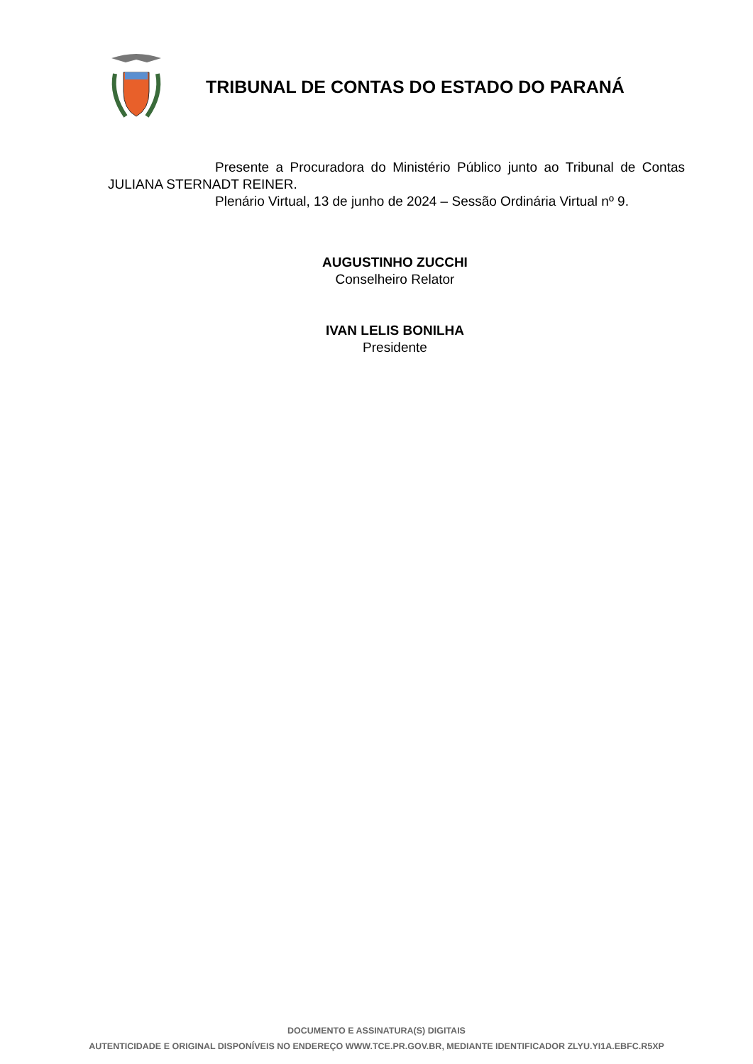TRIBUNAL DE CONTAS DO ESTADO DO PARANÁ
Presente a Procuradora do Ministério Público junto ao Tribunal de Contas JULIANA STERNADT REINER.
Plenário Virtual, 13 de junho de 2024 – Sessão Ordinária Virtual nº 9.
AUGUSTINHO ZUCCHI
Conselheiro Relator
IVAN LELIS BONILHA
Presidente
DOCUMENTO E ASSINATURA(S) DIGITAIS
AUTENTICIDADE E ORIGINAL DISPONÍVEIS NO ENDEREÇO WWW.TCE.PR.GOV.BR, MEDIANTE IDENTIFICADOR ZLYU.YI1A.EBFC.R5XP